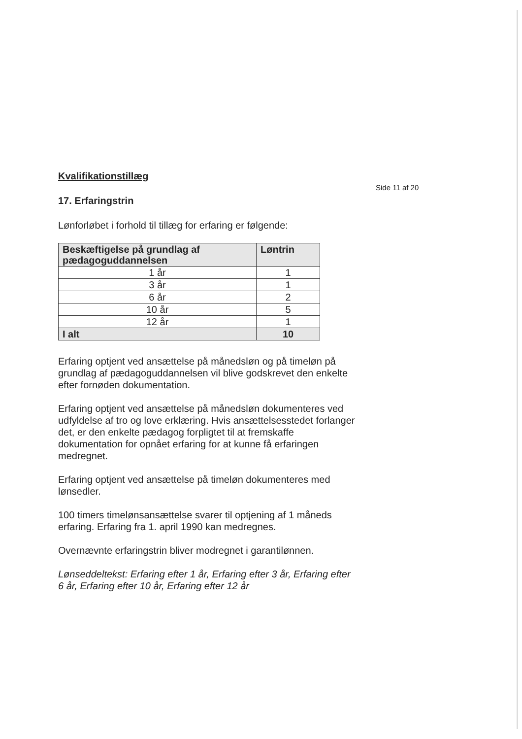Side 11 af 20
Kvalifikationstillæg
17. Erfaringstrin
Lønforløbet i forhold til tillæg for erfaring er følgende:
| Beskæftigelse på grundlag af pædagoguddannelsen | Løntrin |
| --- | --- |
| 1 år | 1 |
| 3 år | 1 |
| 6 år | 2 |
| 10 år | 5 |
| 12 år | 1 |
| I alt | 10 |
Erfaring optjent ved ansættelse på månedsløn og på timeløn på grundlag af pædagoguddannelsen vil blive godskrevet den enkelte efter fornøden dokumentation.
Erfaring optjent ved ansættelse på månedsløn dokumenteres ved udfyldelse af tro og love erklæring. Hvis ansættelsesstedet forlanger det, er den enkelte pædagog forpligtet til at fremskaffe dokumentation for opnået erfaring for at kunne få erfaringen medregnet.
Erfaring optjent ved ansættelse på timeløn dokumenteres med lønsedler.
100 timers timelønsansættelse svarer til optjening af 1 måneds erfaring. Erfaring fra 1. april 1990 kan medregnes.
Overnævnte erfaringstrin bliver modregnet i garantilønnen.
Lønseddeltekst: Erfaring efter 1 år, Erfaring efter 3 år, Erfaring efter 6 år, Erfaring efter 10 år, Erfaring efter 12 år